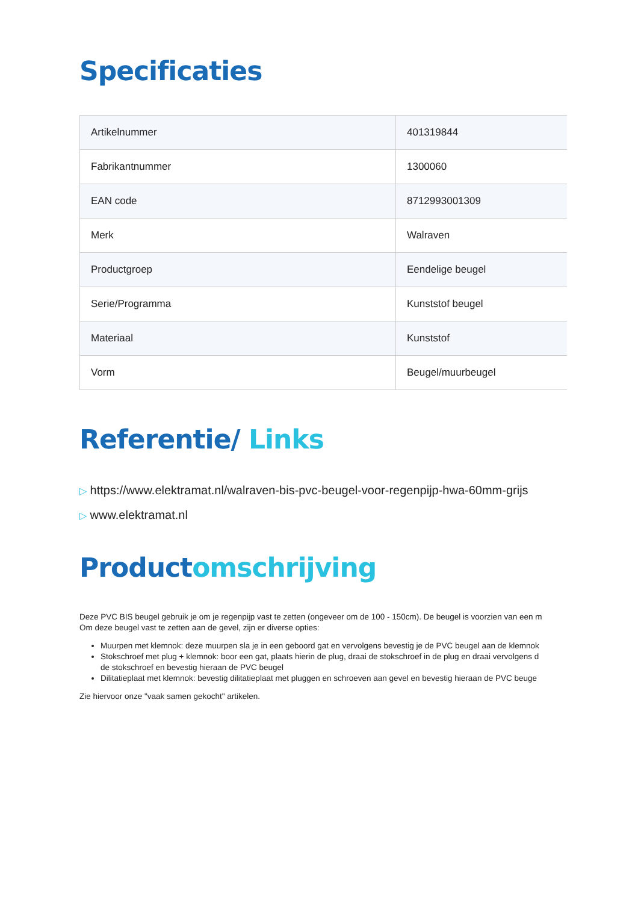Specificaties
| Artikelnummer | 401319844 |
| Fabrikantnummer | 1300060 |
| EAN code | 8712993001309 |
| Merk | Walraven |
| Productgroep | Eendelige beugel |
| Serie/Programma | Kunststof beugel |
| Materiaal | Kunststof |
| Vorm | Beugel/muurbeugel |
Referentie/ Links
▷ https://www.elektramat.nl/walraven-bis-pvc-beugel-voor-regenpijp-hwa-60mm-grijs
▷ www.elektramat.nl
Productomschrijving
Deze PVC BIS beugel gebruik je om je regenpijp vast te zetten (ongeveer om de 100 - 150cm). De beugel is voorzien van een m
Om deze beugel vast te zetten aan de gevel, zijn er diverse opties:
Muurpen met klemnok: deze muurpen sla je in een geboord gat en vervolgens bevestig je de PVC beugel aan de klemnok
Stokschroef met plug + klemnok: boor een gat, plaats hierin de plug, draai de stokschroef in de plug en draai vervolgens d
de stokschroef en bevestig hieraan de PVC beugel
Dilitatieplaat met klemnok: bevestig dilitatieplaat met pluggen en schroeven aan gevel en bevestig hieraan de PVC beuge
Zie hiervoor onze "vaak samen gekocht" artikelen.